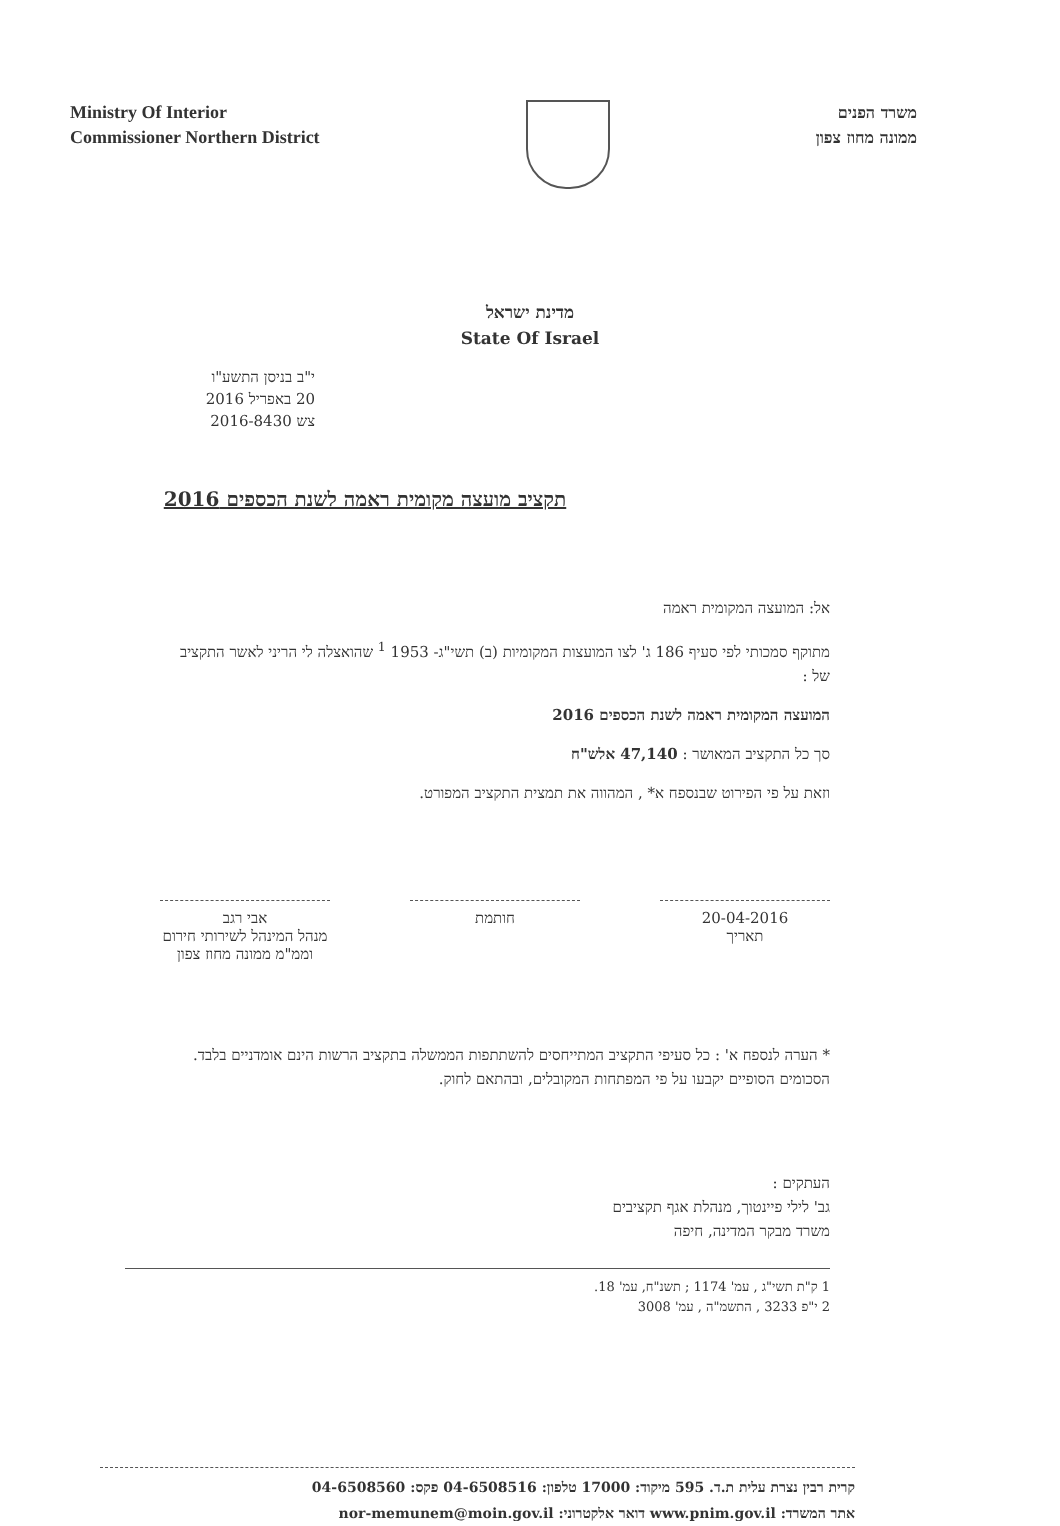Ministry Of Interior
Commissioner Northern District
משרד הפנים
ממונה מחוז צפון
מדינת ישראל
State Of Israel
י"ב בניסן התשע"ו
20 באפריל 2016
צש 2016-8430
תקציב מועצה מקומית ראמה לשנת הכספים 2016
אל: המועצה המקומית ראמה
מתוקף סמכותי לפי סעיף 186 ג' לצו המועצות המקומיות (ב) תשי"ג- 1953 <sup>1</sup> שהואצלה לי הריני לאשר התקציב של :
המועצה המקומית ראמה לשנת הכספים 2016
סך כל התקציב המאושר : 47,140 אלש"ח
וזאת על פי הפירוט שבנספח א* , המהווה את תמצית התקציב המפורט.
20-04-2016
תאריך
חותמת אבי רגב
מנהל המינהל לשירותי חירום
וממ"מ ממונה מחוז צפון
* הערה לנספח א' : כל סעיפי התקציב המתייחסים להשתתפות הממשלה בתקציב הרשות הינם אומדניים בלבד. הסכומים הסופיים יקבעו על פי המפתחות המקובלים, ובהתאם לחוק.
העתקים :
גב' לילי פיינטוך, מנהלת אגף תקציבים
משרד מבקר המדינה, חיפה
1 ק"ת תשי"ג , עמ' 1174 ; תשנ"ח, עמ' 18.
2 י"פ 3233 , התשמ"ה , עמ' 3008
קרית רבין נצרת עלית ת.ד. 595 מיקוד: 17000 טלפון: 04-6508516 פקס: 04-6508560
אתר המשרד: www.pnim.gov.il דואר אלקטרוני: nor-memunem@moin.gov.il